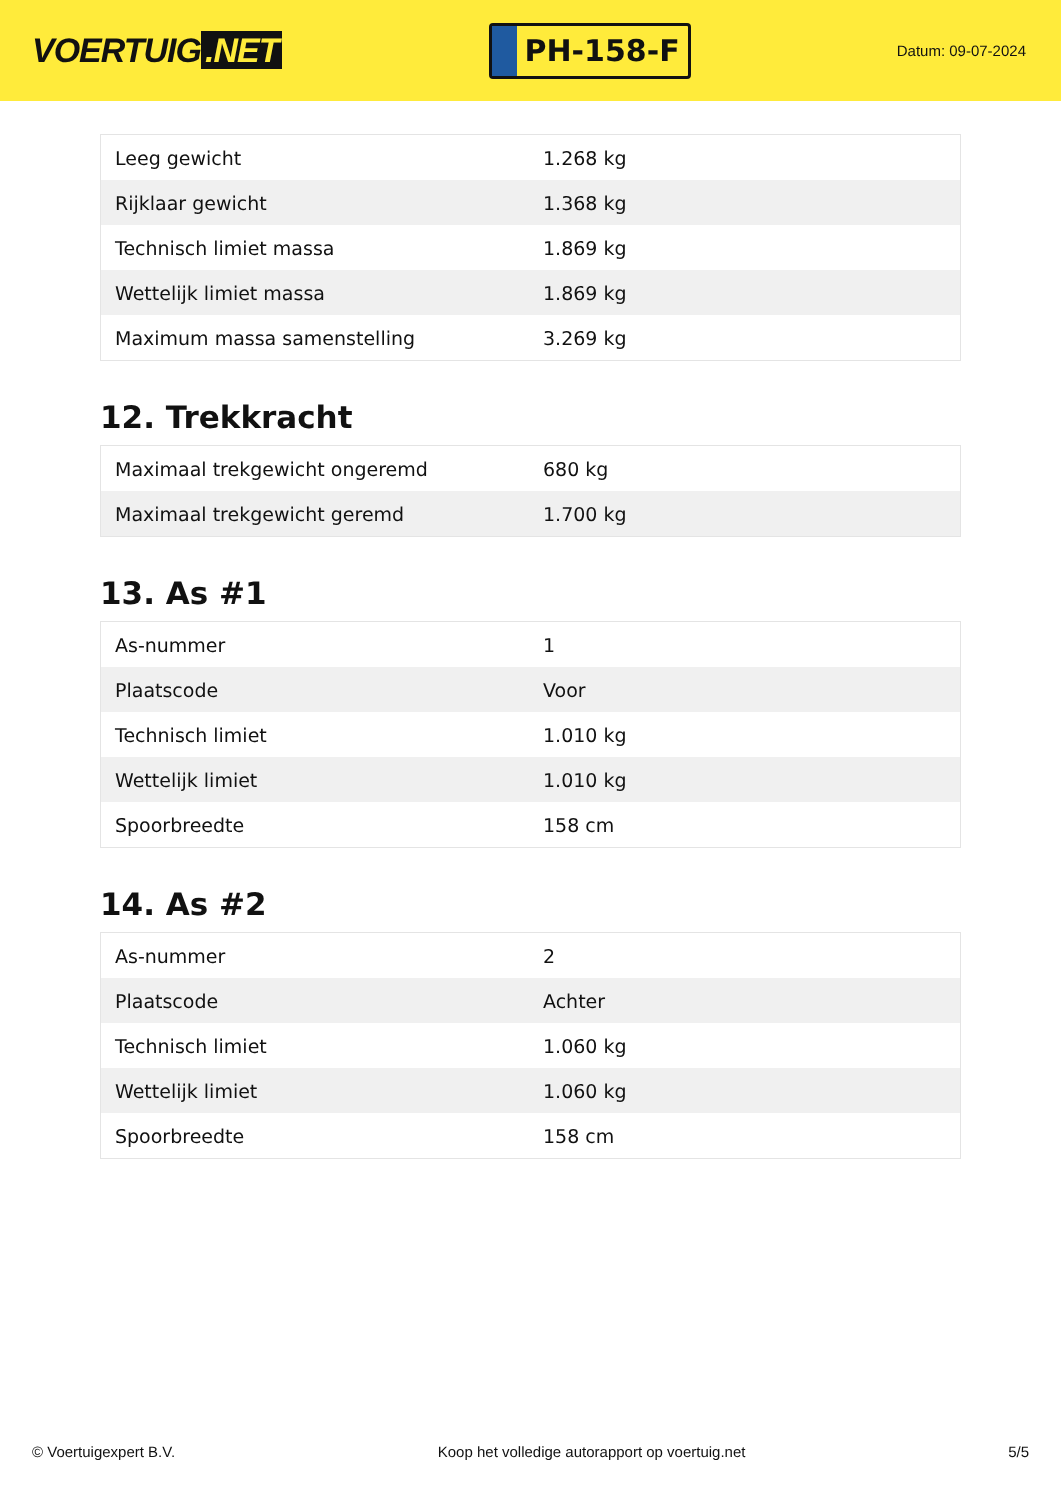VOERTUIG.NET
PH-158-F
Datum: 09-07-2024
| Leeg gewicht | 1.268 kg |
| Rijklaar gewicht | 1.368 kg |
| Technisch limiet massa | 1.869 kg |
| Wettelijk limiet massa | 1.869 kg |
| Maximum massa samenstelling | 3.269 kg |
12. Trekkracht
| Maximaal trekgewicht ongeremd | 680 kg |
| Maximaal trekgewicht geremd | 1.700 kg |
13. As #1
| As-nummer | 1 |
| Plaatscode | Voor |
| Technisch limiet | 1.010 kg |
| Wettelijk limiet | 1.010 kg |
| Spoorbreedte | 158 cm |
14. As #2
| As-nummer | 2 |
| Plaatscode | Achter |
| Technisch limiet | 1.060 kg |
| Wettelijk limiet | 1.060 kg |
| Spoorbreedte | 158 cm |
© Voertuigexpert B.V. Koop het volledige autorapport op voertuig.net 5/5